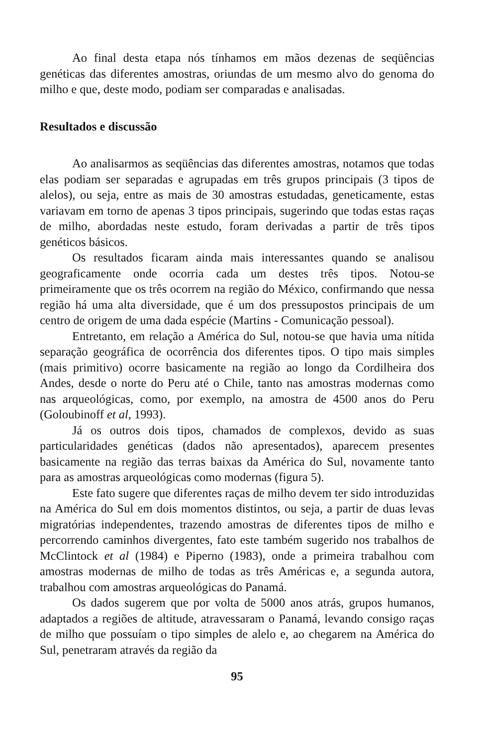Ao final desta etapa nós tínhamos em mãos dezenas de seqüências genéticas das diferentes amostras, oriundas de um mesmo alvo do genoma do milho e que, deste modo, podiam ser comparadas e analisadas.
Resultados e discussão
Ao analisarmos as seqüências das diferentes amostras, notamos que todas elas podiam ser separadas e agrupadas em três grupos principais (3 tipos de alelos), ou seja, entre as mais de 30 amostras estudadas, geneticamente, estas variavam em torno de apenas 3 tipos principais, sugerindo que todas estas raças de milho, abordadas neste estudo, foram derivadas a partir de três tipos genéticos básicos.
Os resultados ficaram ainda mais interessantes quando se analisou geograficamente onde ocorria cada um destes três tipos. Notou-se primeiramente que os três ocorrem na região do México, confirmando que nessa região há uma alta diversidade, que é um dos pressupostos principais de um centro de origem de uma dada espécie (Martins - Comunicação pessoal).
Entretanto, em relação a América do Sul, notou-se que havia uma nítida separação geográfica de ocorrência dos diferentes tipos. O tipo mais simples (mais primitivo) ocorre basicamente na região ao longo da Cordilheira dos Andes, desde o norte do Peru até o Chile, tanto nas amostras modernas como nas arqueológicas, como, por exemplo, na amostra de 4500 anos do Peru (Goloubinoff et al, 1993).
Já os outros dois tipos, chamados de complexos, devido as suas particularidades genéticas (dados não apresentados), aparecem presentes basicamente na região das terras baixas da América do Sul, novamente tanto para as amostras arqueológicas como modernas (figura 5).
Este fato sugere que diferentes raças de milho devem ter sido introduzidas na América do Sul em dois momentos distintos, ou seja, a partir de duas levas migratórias independentes, trazendo amostras de diferentes tipos de milho e percorrendo caminhos divergentes, fato este também sugerido nos trabalhos de McClintock et al (1984) e Piperno (1983), onde a primeira trabalhou com amostras modernas de milho de todas as três Américas e, a segunda autora, trabalhou com amostras arqueológicas do Panamá.
Os dados sugerem que por volta de 5000 anos atrás, grupos humanos, adaptados a regiões de altitude, atravessaram o Panamá, levando consigo raças de milho que possuíam o tipo simples de alelo e, ao chegarem na América do Sul, penetraram através da região da
95